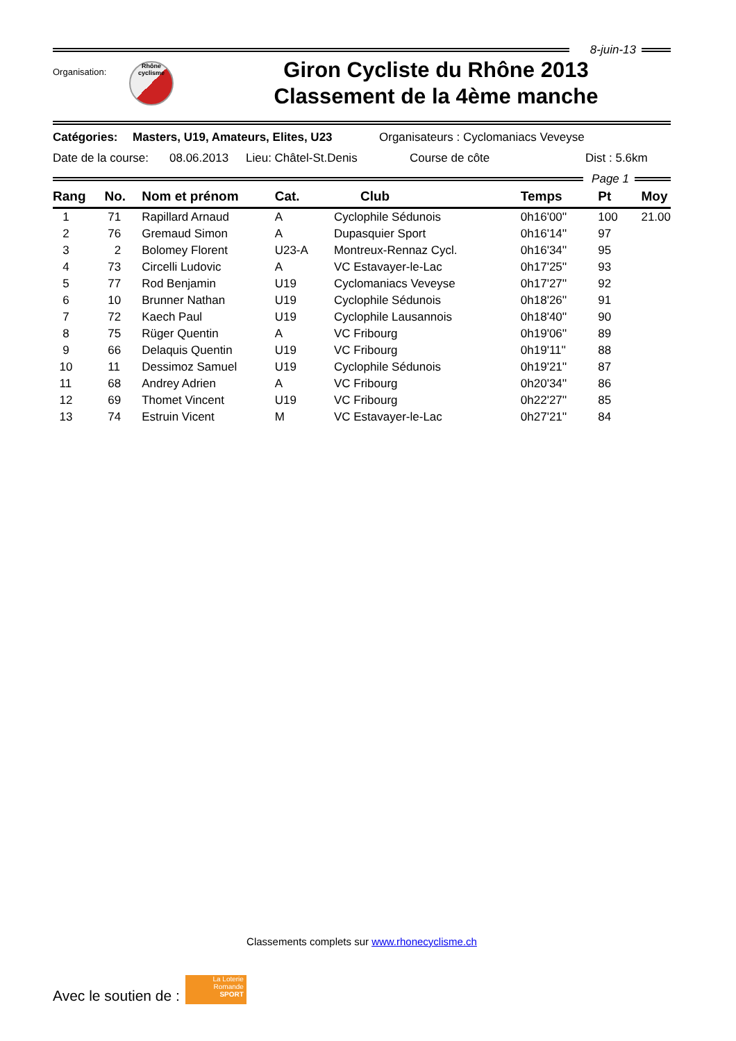8-juin-13
Organisation:
Rhône
cyclisme
Giron Cycliste du Rhône 2013
Classement de la 4ème manche
Catégories: Masters, U19, Amateurs, Elites, U23 Organisateurs : Cyclomaniacs Veveyse
Date de la course: 08.06.2013 Lieu: Châtel-St.Denis Course de côte Dist : 5.6km
Page 1
| Rang | No. | Nom et prénom | Cat. | Club | Temps | Pt | Moy |
| --- | --- | --- | --- | --- | --- | --- | --- |
| 1 | 71 | Rapillard Arnaud | A | Cyclophile Sédunois | 0h16'00'' | 100 | 21.00 |
| 2 | 76 | Gremaud Simon | A | Dupasquier Sport | 0h16'14'' | 97 | |
| 3 | 2 | Bolomey Florent | U23-A | Montreux-Rennaz Cycl. | 0h16'34'' | 95 | |
| 4 | 73 | Circelli Ludovic | A | VC Estavayer-le-Lac | 0h17'25'' | 93 | |
| 5 | 77 | Rod Benjamin | U19 | Cyclomaniacs Veveyse | 0h17'27'' | 92 | |
| 6 | 10 | Brunner Nathan | U19 | Cyclophile Sédunois | 0h18'26'' | 91 | |
| 7 | 72 | Kaech Paul | U19 | Cyclophile Lausannois | 0h18'40'' | 90 | |
| 8 | 75 | Rüger Quentin | A | VC Fribourg | 0h19'06'' | 89 | |
| 9 | 66 | Delaquis Quentin | U19 | VC Fribourg | 0h19'11'' | 88 | |
| 10 | 11 | Dessimoz Samuel | U19 | Cyclophile Sédunois | 0h19'21'' | 87 | |
| 11 | 68 | Andrey Adrien | A | VC Fribourg | 0h20'34'' | 86 | |
| 12 | 69 | Thomet Vincent | U19 | VC Fribourg | 0h22'27'' | 85 | |
| 13 | 74 | Estruin Vicent | M | VC Estavayer-le-Lac | 0h27'21'' | 84 | |
Classements complets sur www.rhonecyclisme.ch
Avec le soutien de :
La Loterie
Romande
SPORT